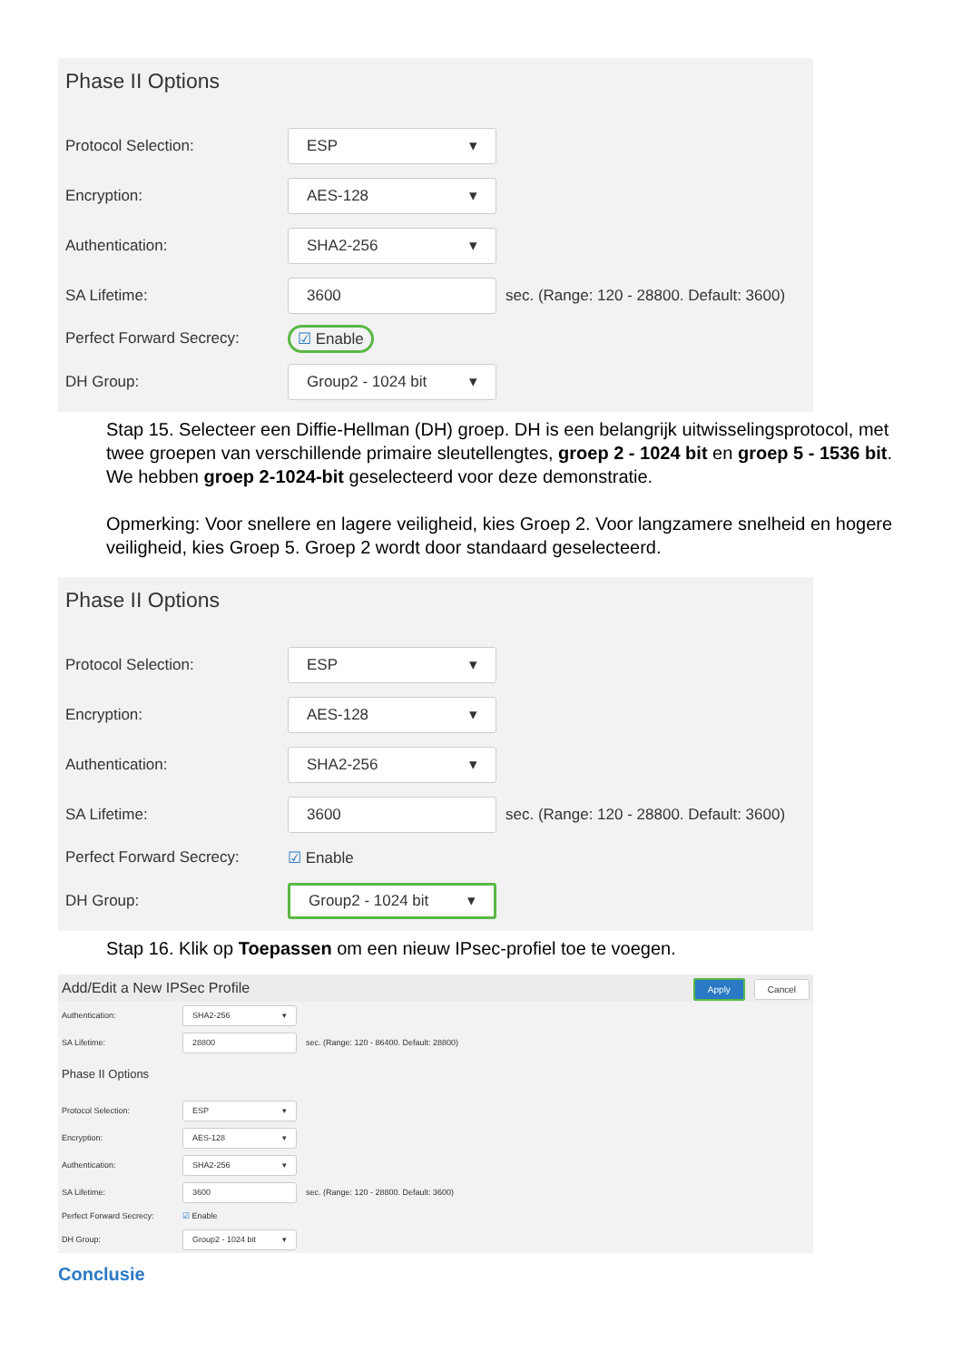Phase II Options
Protocol Selection: ESP ▾
Encryption: AES-128 ▾
Authentication: SHA2-256 ▾
SA Lifetime: 3600 sec. (Range: 120 - 28800. Default: 3600)
Perfect Forward Secrecy: ☑ Enable
DH Group: Group2 - 1024 bit ▾
Stap 15. Selecteer een Diffie-Hellman (DH) groep. DH is een belangrijk uitwisselingsprotocol, met twee groepen van verschillende primaire sleutellengtes, groep 2 - 1024 bit en groep 5 - 1536 bit. We hebben groep 2-1024-bit geselecteerd voor deze demonstratie.
Opmerking: Voor snellere en lagere veiligheid, kies Groep 2. Voor langzamere snelheid en hogere veiligheid, kies Groep 5. Groep 2 wordt door standaard geselecteerd.
Phase II Options
Protocol Selection: ESP ▾
Encryption: AES-128 ▾
Authentication: SHA2-256 ▾
SA Lifetime: 3600 sec. (Range: 120 - 28800. Default: 3600)
Perfect Forward Secrecy: ☑ Enable
DH Group: Group2 - 1024 bit ▾
Stap 16. Klik op Toepassen om een nieuw IPsec-profiel toe te voegen.
Add/Edit a New IPSec Profile Apply Cancel
Authentication: SHA2-256 ▾
SA Lifetime: 28800 sec. (Range: 120 - 86400. Default: 28800)
Phase II Options
Protocol Selection: ESP ▾
Encryption: AES-128 ▾
Authentication: SHA2-256 ▾
SA Lifetime: 3600 sec. (Range: 120 - 28800. Default: 3600)
Perfect Forward Secrecy: ☑ Enable
DH Group: Group2 - 1024 bit ▾
Conclusie